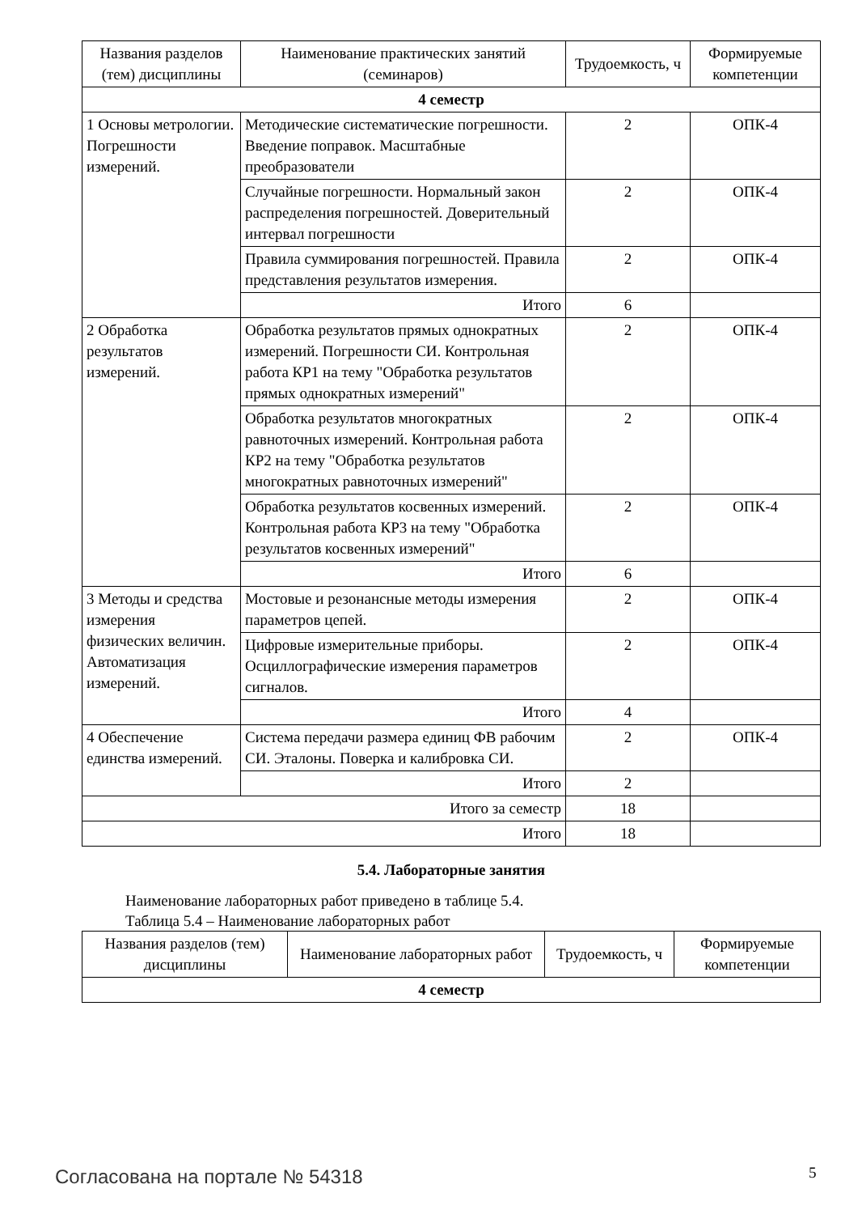| Названия разделов (тем) дисциплины | Наименование практических занятий (семинаров) | Трудоемкость, ч | Формируемые компетенции |
| --- | --- | --- | --- |
| 4 семестр | | | |
| 1 Основы метрологии. Погрешности измерений. | Методические систематические погрешности. Введение поправок. Масштабные преобразователи | 2 | ОПК-4 |
| | Случайные погрешности. Нормальный закон распределения погрешностей. Доверительный интервал погрешности | 2 | ОПК-4 |
| | Правила суммирования погрешностей. Правила представления результатов измерения. | 2 | ОПК-4 |
| | Итого | 6 | |
| 2 Обработка результатов измерений. | Обработка результатов прямых однократных измерений. Погрешности СИ. Контрольная работа КР1 на тему "Обработка результатов прямых однократных измерений" | 2 | ОПК-4 |
| | Обработка результатов многократных равноточных измерений. Контрольная работа КР2 на тему "Обработка результатов многократных равноточных измерений" | 2 | ОПК-4 |
| | Обработка результатов косвенных измерений. Контрольная работа КР3 на тему "Обработка результатов косвенных измерений" | 2 | ОПК-4 |
| | Итого | 6 | |
| 3 Методы и средства измерения физических величин. Автоматизация измерений. | Мостовые и резонансные методы измерения параметров цепей. | 2 | ОПК-4 |
| | Цифровые измерительные приборы. Осциллографические измерения параметров сигналов. | 2 | ОПК-4 |
| | Итого | 4 | |
| 4 Обеспечение единства измерений. | Система передачи размера единиц ФВ рабочим СИ. Эталоны. Поверка и калибровка СИ. | 2 | ОПК-4 |
| | Итого | 2 | |
| Итого за семестр | | 18 | |
| Итого | | 18 | |
5.4. Лабораторные занятия
Наименование лабораторных работ приведено в таблице 5.4.
Таблица 5.4 – Наименование лабораторных работ
| Названия разделов (тем) дисциплины | Наименование лабораторных работ | Трудоемкость, ч | Формируемые компетенции |
| --- | --- | --- | --- |
| 4 семестр | | | |
Согласована на портале № 54318 5